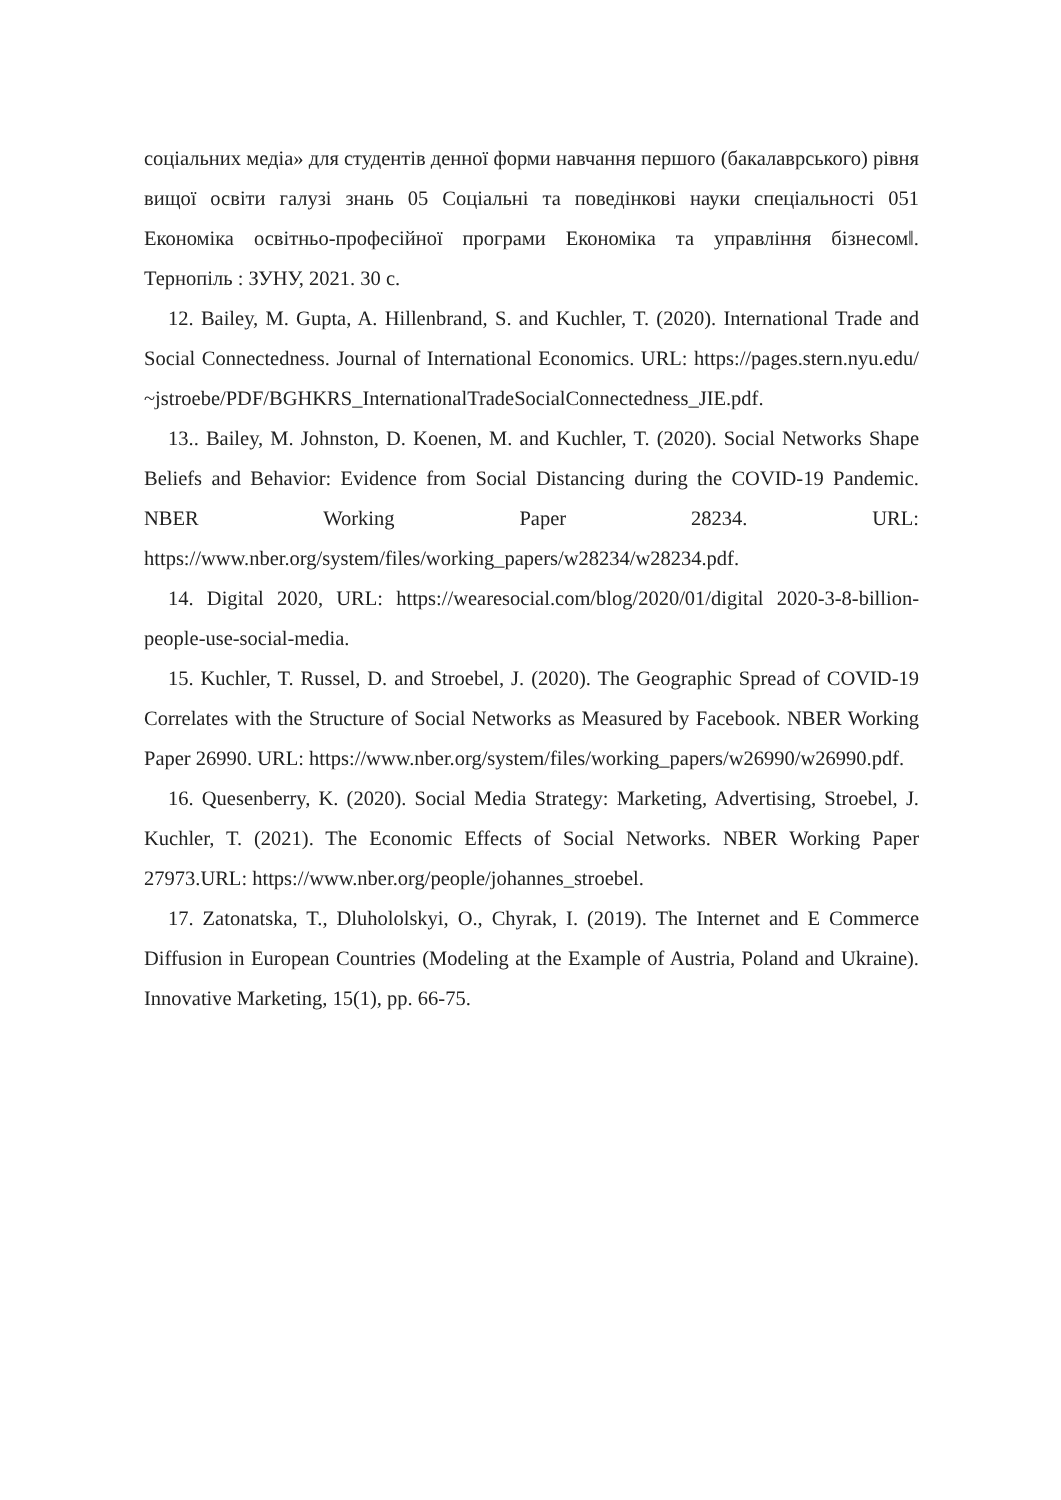соціальних медіа» для студентів денної форми навчання першого (бакалаврського) рівня вищої освіти галузі знань 05 Соціальні та поведінкові науки спеціальності 051 Економіка освітньо-професійної програми Економіка та управління бізнесом‖. Тернопіль : ЗУНУ, 2021. 30 с.
12. Bailey, M. Gupta, A. Hillenbrand, S. and Kuchler, T. (2020). International Trade and Social Connectedness. Journal of International Economics. URL: https://pages.stern.nyu.edu/~jstroebe/PDF/BGHKRS_InternationalTradeSocialConnectedness_JIE.pdf.
13.. Bailey, M. Johnston, D. Koenen, M. and Kuchler, T. (2020). Social Networks Shape Beliefs and Behavior: Evidence from Social Distancing during the COVID-19 Pandemic. NBER Working Paper 28234. URL: https://www.nber.org/system/files/working_papers/w28234/w28234.pdf.
14. Digital 2020, URL: https://wearesocial.com/blog/2020/01/digital 2020-3-8-billion-people-use-social-media.
15. Kuchler, T. Russel, D. and Stroebel, J. (2020). The Geographic Spread of COVID-19 Correlates with the Structure of Social Networks as Measured by Facebook. NBER Working Paper 26990. URL: https://www.nber.org/system/files/working_papers/w26990/w26990.pdf.
16. Quesenberry, K. (2020). Social Media Strategy: Marketing, Advertising, Stroebel, J. Kuchler, T. (2021). The Economic Effects of Social Networks. NBER Working Paper 27973.URL: https://www.nber.org/people/johannes_stroebel.
17. Zatonatska, T., Dluhololskyi, O., Chyrak, I. (2019). The Internet and E Commerce Diffusion in European Countries (Modeling at the Example of Austria, Poland and Ukraine). Innovative Marketing, 15(1), pp. 66-75.